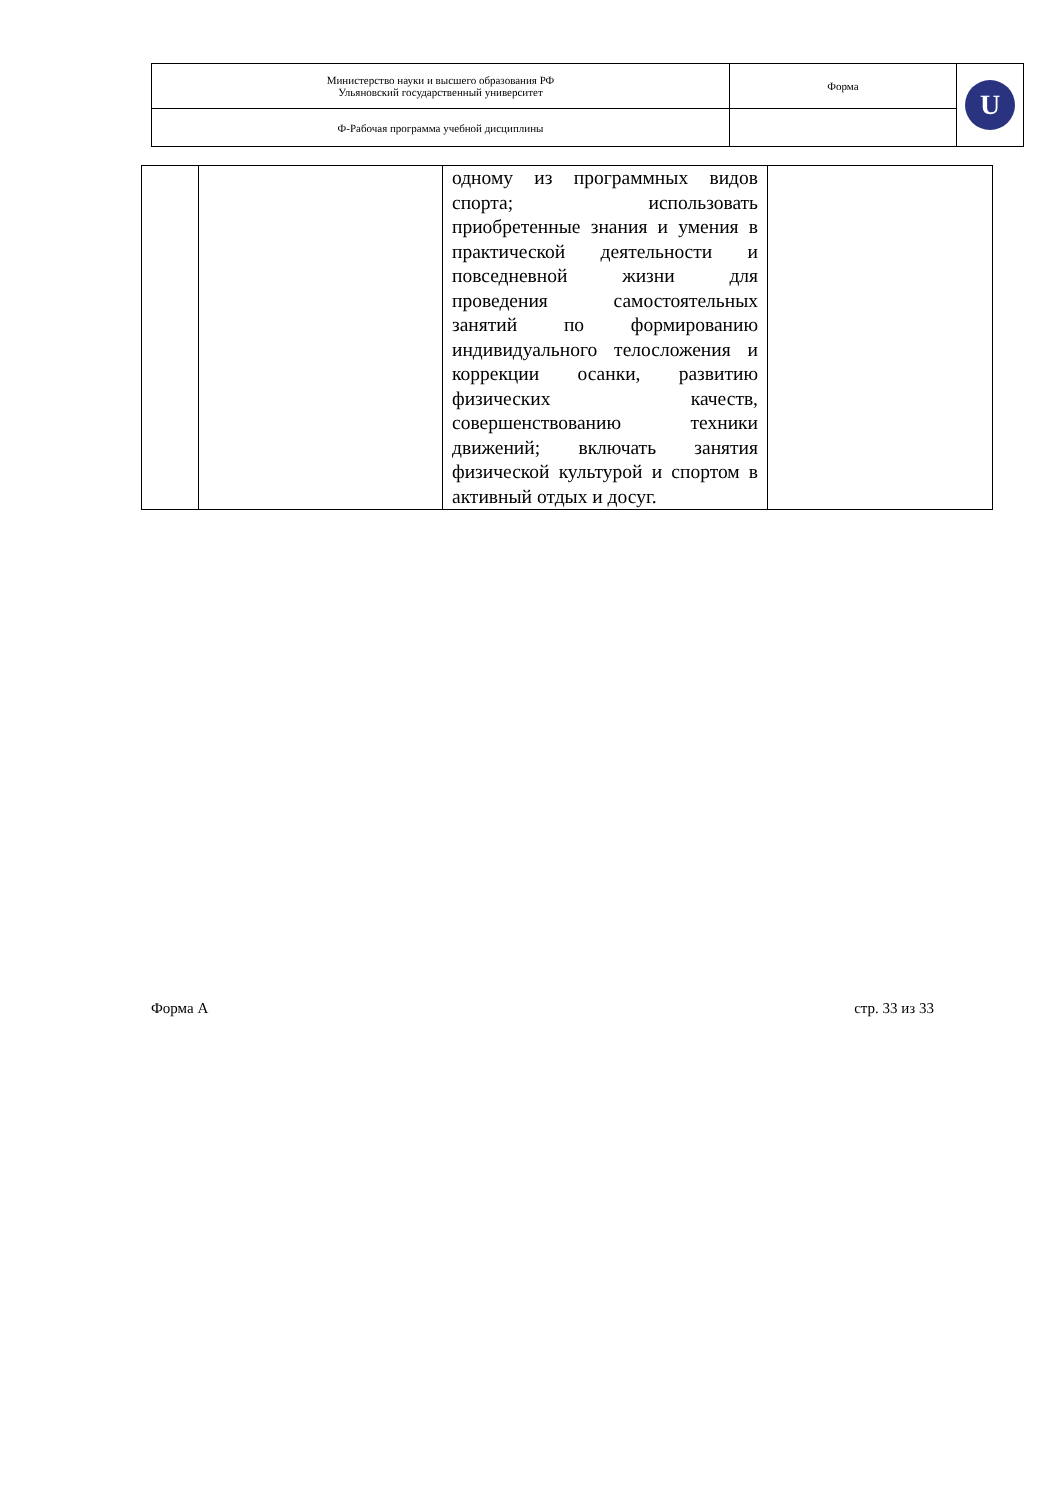| Министерство науки и высшего образования РФ Ульяновский государственный университет | Форма | U |
| Ф-Рабочая программа учебной дисциплины | | |
| | | одному из программных видов спорта; использовать приобретенные знания и умения в практической деятельности и повседневной жизни для проведения самостоятельных занятий по формированию индивидуального телосложения и коррекции осанки, развитию физических качеств, совершенствованию техники движений; включать занятия физической культурой и спортом в активный отдых и досуг. | |
Форма А стр. 33 из 33